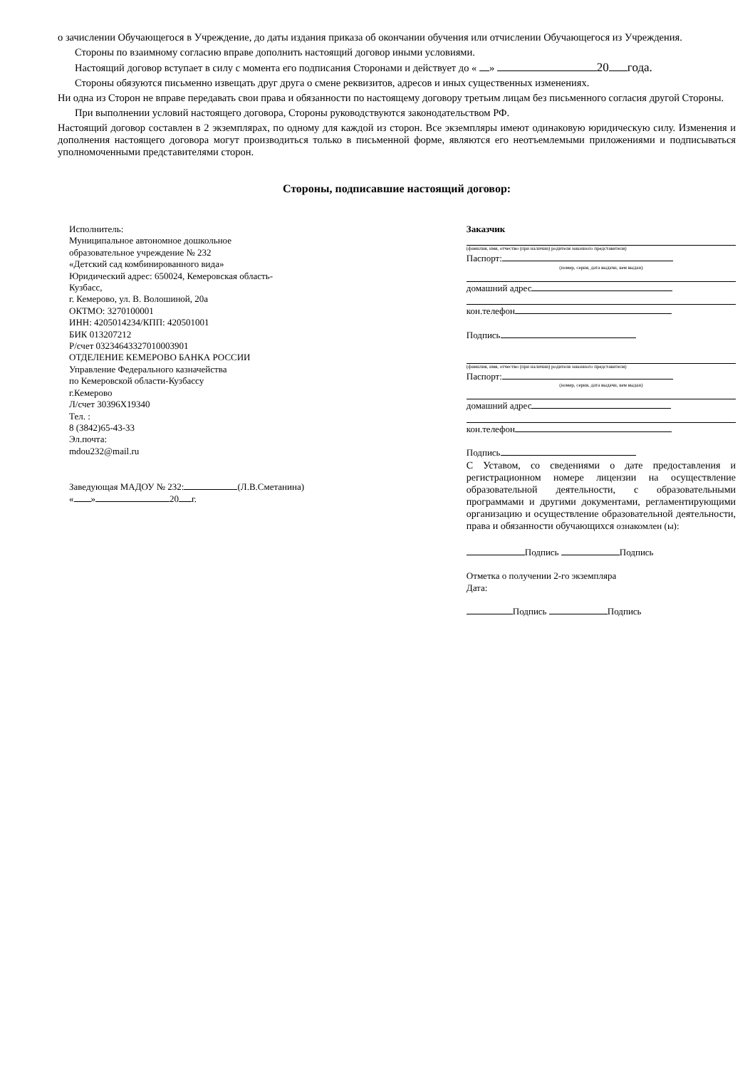о зачислении Обучающегося в Учреждение, до даты издания приказа об окончании обучения или отчислении Обучающегося из Учреждения.
Стороны по взаимному согласию вправе дополнить настоящий договор иными условиями.
Настоящий договор вступает в силу с момента его подписания Сторонами и действует до « » 20 года.
Стороны обязуются письменно извещать друг друга о смене реквизитов, адресов и иных существенных изменениях.
Ни одна из Сторон не вправе передавать свои права и обязанности по настоящему договору третьим лицам без письменного согласия другой Стороны.
При выполнении условий настоящего договора, Стороны руководствуются законодательством РФ.
Настоящий договор составлен в 2 экземплярах, по одному для каждой из сторон. Все экземпляры имеют одинаковую юридическую силу. Изменения и дополнения настоящего договора могут производиться только в письменной форме, являются его неотъемлемыми приложениями и подписываться уполномоченными представителями сторон.
Стороны, подписавшие настоящий договор:
Исполнитель:
Муниципальное автономное дошкольное
образовательное учреждение № 232
«Детский сад комбинированного вида»
Юридический адрес: 650024, Кемеровская область-
Кузбасс,
г. Кемерово, ул. В. Волошиной, 20а
ОКТМО: 3270100001
ИНН: 4205014234/КПП: 420501001
БИК 013207212
Р/счет 03234643327010003901
ОТДЕЛЕНИЕ КЕМЕРОВО БАНКА РОССИИ
Управление Федерального казначейства
по Кемеровской области-Кузбассу
г.Кемерово
Л/счет 30396Х19340
Тел. :
8 (3842)65-43-33
Эл.почта:
mdou232@mail.ru
Заведующая МАДОУ № 232: (Л.В.Сметанина)
« » 20 г.
Заказчик
(фамилия, имя, отчество (при наличии) родителя законного представителя)
Паспорт:
(номер, серия, дата выдачи, кем выдан)
домашний адрес
кон.телефон
Подпись
(фамилия, имя, отчество (при наличии) родителя законного представителя)
Паспорт:
(номер, серия, дата выдачи, кем выдан)
домашний адрес
кон.телефон
Подпись
С Уставом, со сведениями о дате предоставления и регистрационном номере лицензии на осуществление образовательной деятельности, с образовательными программами и другими документами, регламентирующими организацию и осуществление образовательной деятельности, права и обязанности обучающихся ознакомлен (ы):
Подпись Подпись
Отметка о получении 2-го экземпляра
Дата:
Подпись Подпись